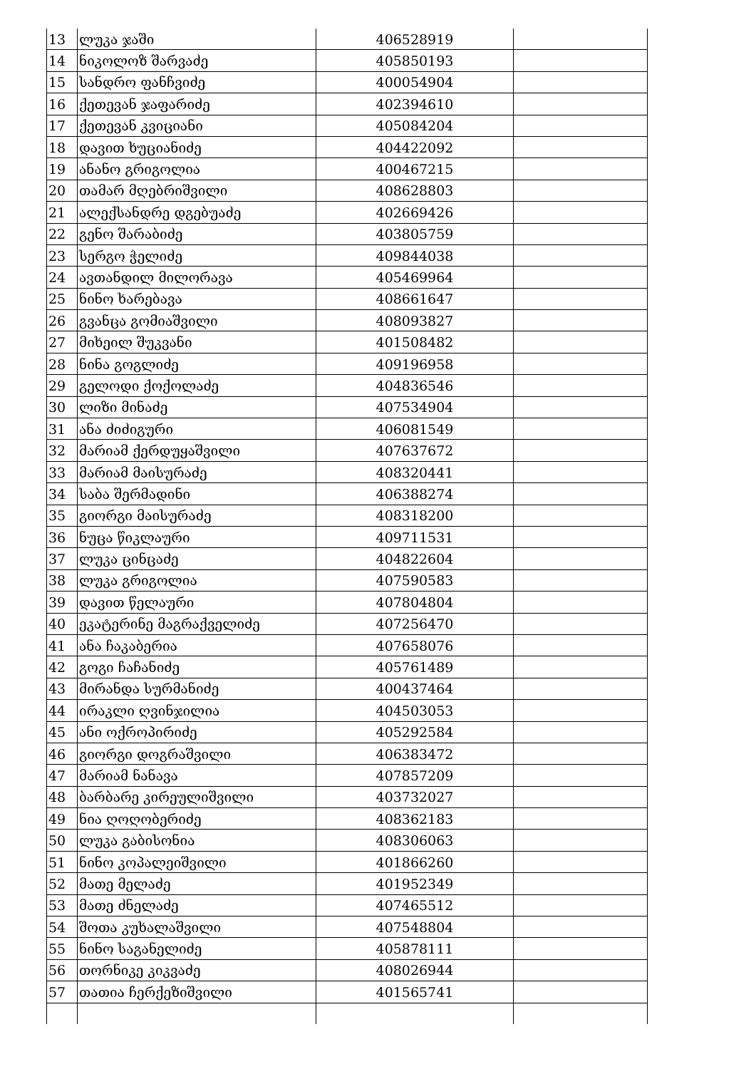| 13 | ლუკა ჯაში | 406528919 | |
| 14 | ნიკოლოზ შარვაძე | 405850193 | |
| 15 | სანდრო ფანჩვიძე | 400054904 | |
| 16 | ქეთევან ჯაფარიძე | 402394610 | |
| 17 | ქეთევან კვიციანი | 405084204 | |
| 18 | დავით ხუციანიძე | 404422092 | |
| 19 | ანანო გრიგოლია | 400467215 | |
| 20 | თამარ მღებრიშვილი | 408628803 | |
| 21 | ალექსანდრე დგებუაძე | 402669426 | |
| 22 | გენო შარაბიძე | 403805759 | |
| 23 | სერგო ჭელიძე | 409844038 | |
| 24 | ავთანდილ მილორავა | 405469964 | |
| 25 | ნინო ხარებავა | 408661647 | |
| 26 | გვანცა გომიაშვილი | 408093827 | |
| 27 | მიხეილ შუკვანი | 401508482 | |
| 28 | ნინა გოგლიძე | 409196958 | |
| 29 | გელოდი ქოქოლაძე | 404836546 | |
| 30 | ლიზი მინაძე | 407534904 | |
| 31 | ანა ძიძიგური | 406081549 | |
| 32 | მარიამ ქერდუყაშვილი | 407637672 | |
| 33 | მარიამ მაისურაძე | 408320441 | |
| 34 | საბა შერმადინი | 406388274 | |
| 35 | გიორგი მაისურაძე | 408318200 | |
| 36 | ნუცა წიკლაური | 409711531 | |
| 37 | ლუკა ცინცაძე | 404822604 | |
| 38 | ლუკა გრიგოლია | 407590583 | |
| 39 | დავით წელაური | 407804804 | |
| 40 | ეკატერინე მაგრაქველიძე | 407256470 | |
| 41 | ანა ჩაკაბერია | 407658076 | |
| 42 | გოგი ჩაჩანიძე | 405761489 | |
| 43 | მირანდა სურმანიძე | 400437464 | |
| 44 | ირაკლი ღვინჯილია | 404503053 | |
| 45 | ანი ოქროპირიძე | 405292584 | |
| 46 | გიორგი დოგრაშვილი | 406383472 | |
| 47 | მარიამ ნანავა | 407857209 | |
| 48 | ბარბარე კირეულიშვილი | 403732027 | |
| 49 | ნია ღოღობერიძე | 408362183 | |
| 50 | ლუკა გაბისონია | 408306063 | |
| 51 | ნინო კოპალეიშვილი | 401866260 | |
| 52 | მათე მელაძე | 401952349 | |
| 53 | მათე ძნელაძე | 407465512 | |
| 54 | შოთა კუხალაშვილი | 407548804 | |
| 55 | ნინო საგანელიძე | 405878111 | |
| 56 | თორნიკე კიკვაძე | 408026944 | |
| 57 | თათია ჩერქეზიშვილი | 401565741 | |